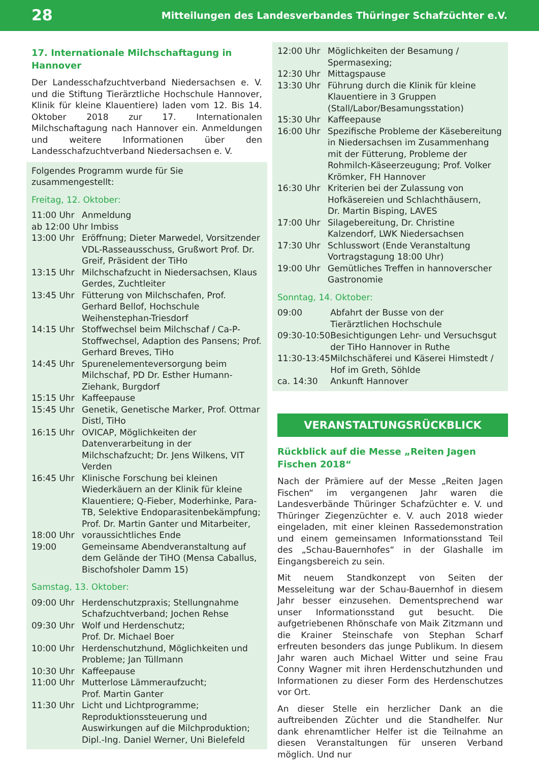28 Mitteilungen des Landesverbandes Thüringer Schafzüchter e.V.
17. Internationale Milchschaftagung in Hannover
Der Landesschafzuchtverband Niedersachsen e. V. und die Stiftung Tierärztliche Hochschule Hannover, Klinik für kleine Klauentiere) laden vom 12. Bis 14. Oktober 2018 zur 17. Internationalen Milchschaftagung nach Hannover ein. Anmeldungen und weitere Informationen über den Landesschafzuchtverband Niedersachsen e. V.
Folgendes Programm wurde für Sie zusammengestellt:
Freitag, 12. Oktober:
| 11:00 Uhr | Anmeldung |
| ab 12:00 Uhr Imbiss | |
| 13:00 Uhr | Eröffnung; Dieter Marwedel, Vorsitzender VDL-Rasseausschuss, Grußwort Prof. Dr. Greif, Präsident der TiHo |
| 13:15 Uhr | Milchschafzucht in Niedersachsen, Klaus Gerdes, Zuchtleiter |
| 13:45 Uhr | Fütterung von Milchschafen, Prof. Gerhard Bellof, Hochschule Weihenstephan-Triesdorf |
| 14:15 Uhr | Stoffwechsel beim Milchschaf / Ca-P-Stoffwechsel, Adaption des Pansens; Prof. Gerhard Breves, TiHo |
| 14:45 Uhr | Spurenelementeversorgung beim Milchschaf, PD Dr. Esther Humann-Ziehank, Burgdorf |
| 15:15 Uhr | Kaffeepause |
| 15:45 Uhr | Genetik, Genetische Marker, Prof. Ottmar Distl, TiHo |
| 16:15 Uhr | OVICAP, Möglichkeiten der Datenverarbeitung in der Milchschafzucht; Dr. Jens Wilkens, VIT Verden |
| 16:45 Uhr | Klinische Forschung bei kleinen Wiederkäuern an der Klinik für kleine Klauentiere; Q-Fieber, Moderhinke, Para-TB, Selektive Endoparasitenbekämpfung; Prof. Dr. Martin Ganter und Mitarbeiter, |
| 18:00 Uhr | voraussichtliches Ende |
| 19:00 | Gemeinsame Abendveranstaltung auf dem Gelände der TiHO (Mensa Caballus, Bischofsholer Damm 15) |
Samstag, 13. Oktober:
| 09:00 Uhr | Herdenschutzpraxis; Stellungnahme Schafzuchtverband; Jochen Rehse |
| 09:30 Uhr | Wolf und Herdenschutz; Prof. Dr. Michael Boer |
| 10:00 Uhr | Herdenschutzhund, Möglichkeiten und Probleme; Jan Tüllmann |
| 10:30 Uhr | Kaffeepause |
| 11:00 Uhr | Mutterlose Lämmeraufzucht; Prof. Martin Ganter |
| 11:30 Uhr | Licht und Lichtprogramme; Reproduktionssteuerung und Auswirkungen auf die Milchproduktion; Dipl.-Ing. Daniel Werner, Uni Bielefeld |
| 12:00 Uhr | Möglichkeiten der Besamung / Spermasexing; |
| 12:30 Uhr | Mittagspause |
| 13:30 Uhr | Führung durch die Klinik für kleine Klauentiere in 3 Gruppen (Stall/Labor/Besamungsstation) |
| 15:30 Uhr | Kaffeepause |
| 16:00 Uhr | Spezifische Probleme der Käsebereitung in Niedersachsen im Zusammenhang mit der Fütterung, Probleme der Rohmilch-Käseerzeugung; Prof. Volker Krömker, FH Hannover |
| 16:30 Uhr | Kriterien bei der Zulassung von Hofkäsereien und Schlachthäusern, Dr. Martin Bisping, LAVES |
| 17:00 Uhr | Silagebereitung, Dr. Christine Kalzendorf, LWK Niedersachsen |
| 17:30 Uhr | Schlusswort (Ende Veranstaltung Vortragstagung 18:00 Uhr) |
| 19:00 Uhr | Gemütliches Treffen in hannoverscher Gastronomie |
Sonntag, 14. Oktober:
| 09:00 | Abfahrt der Busse von der Tierärztlichen Hochschule |
| 09:30-10:50 | Besichtigungen Lehr- und Versuchsgut der TiHo Hannover in Ruthe |
| 11:30-13:45 | Milchschäferei und Käserei Himstedt / Hof im Greth, Söhlde |
| ca. 14:30 | Ankunft Hannover |
VERANSTALTUNGSRÜCKBLICK
Rückblick auf die Messe „Reiten Jagen Fischen 2018“
Nach der Prämiere auf der Messe „Reiten Jagen Fischen“ im vergangenen Jahr waren die Landesverbände Thüringer Schafzüchter e. V. und Thüringer Ziegenzüchter e. V. auch 2018 wieder eingeladen, mit einer kleinen Rassedemonstration und einem gemeinsamen Informationsstand Teil des „Schau-Bauernhofes“ in der Glashalle im Eingangsbereich zu sein.
Mit neuem Standkonzept von Seiten der Messeleitung war der Schau-Bauernhof in diesem Jahr besser einzusehen. Dementsprechend war unser Informationsstand gut besucht. Die aufgetriebenen Rhönschafe von Maik Zitzmann und die Krainer Steinschafe von Stephan Scharf erfreuten besonders das junge Publikum. In diesem Jahr waren auch Michael Witter und seine Frau Conny Wagner mit ihren Herdenschutzhunden und Informationen zu dieser Form des Herdenschutzes vor Ort.
An dieser Stelle ein herzlicher Dank an die auftreibenden Züchter und die Standhelfer. Nur dank ehrenamtlicher Helfer ist die Teilnahme an diesen Veranstaltungen für unseren Verband möglich. Und nur